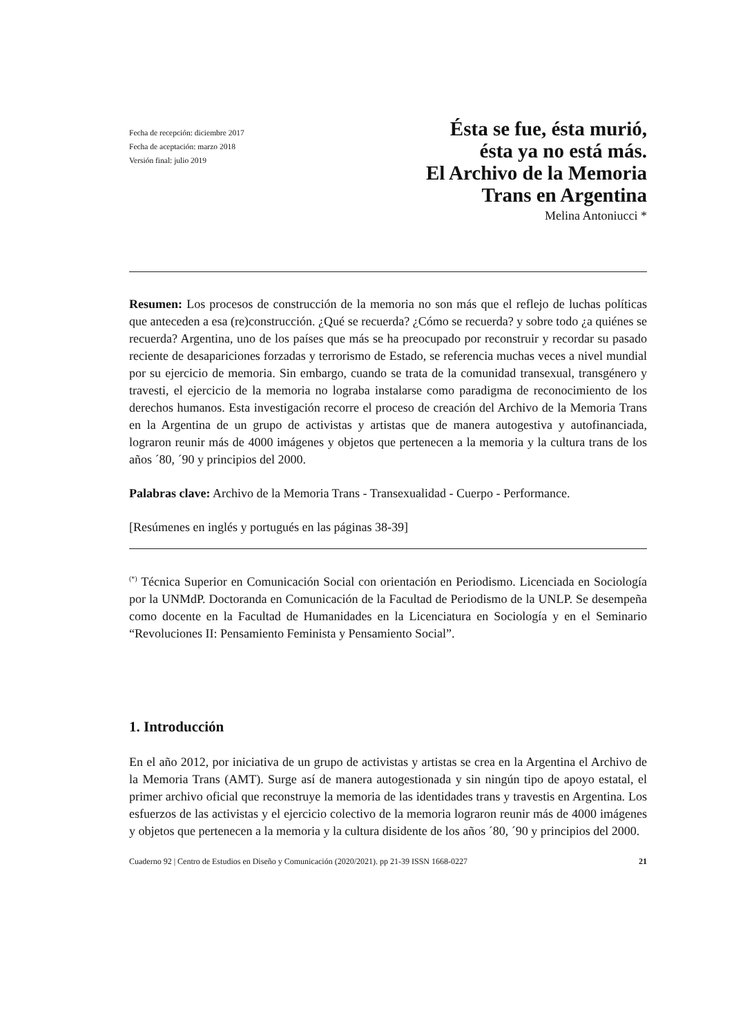Fecha de recepción: diciembre 2017
Fecha de aceptación: marzo 2018
Versión final: julio 2019
Ésta se fue, ésta murió,
ésta ya no está más.
El Archivo de la Memoria
Trans en Argentina
Melina Antoniucci *
Resumen: Los procesos de construcción de la memoria no son más que el reflejo de luchas políticas que anteceden a esa (re)construcción. ¿Qué se recuerda? ¿Cómo se recuerda? y sobre todo ¿a quiénes se recuerda? Argentina, uno de los países que más se ha preocupado por reconstruir y recordar su pasado reciente de desapariciones forzadas y terrorismo de Estado, se referencia muchas veces a nivel mundial por su ejercicio de memoria. Sin embargo, cuando se trata de la comunidad transexual, transgénero y travesti, el ejercicio de la memoria no lograba instalarse como paradigma de reconocimiento de los derechos humanos. Esta investigación recorre el proceso de creación del Archivo de la Memoria Trans en la Argentina de un grupo de activistas y artistas que de manera autogestiva y autofinanciada, lograron reunir más de 4000 imágenes y objetos que pertenecen a la memoria y la cultura trans de los años ´80, ´90 y principios del 2000.
Palabras clave: Archivo de la Memoria Trans - Transexualidad - Cuerpo - Performance.
[Resúmenes en inglés y portugués en las páginas 38-39]
<sup>(*)</sup> Técnica Superior en Comunicación Social con orientación en Periodismo. Licenciada en Sociología por la UNMdP. Doctoranda en Comunicación de la Facultad de Periodismo de la UNLP. Se desempeña como docente en la Facultad de Humanidades en la Licenciatura en Sociología y en el Seminario “Revoluciones II: Pensamiento Feminista y Pensamiento Social”.
1. Introducción
En el año 2012, por iniciativa de un grupo de activistas y artistas se crea en la Argentina el Archivo de la Memoria Trans (AMT). Surge así de manera autogestionada y sin ningún tipo de apoyo estatal, el primer archivo oficial que reconstruye la memoria de las identidades trans y travestis en Argentina. Los esfuerzos de las activistas y el ejercicio colectivo de la memoria lograron reunir más de 4000 imágenes y objetos que pertenecen a la memoria y la cultura disidente de los años ´80, ´90 y principios del 2000.
Cuaderno 92 | Centro de Estudios en Diseño y Comunicación (2020/2021). pp 21-39 ISSN 1668-0227 21